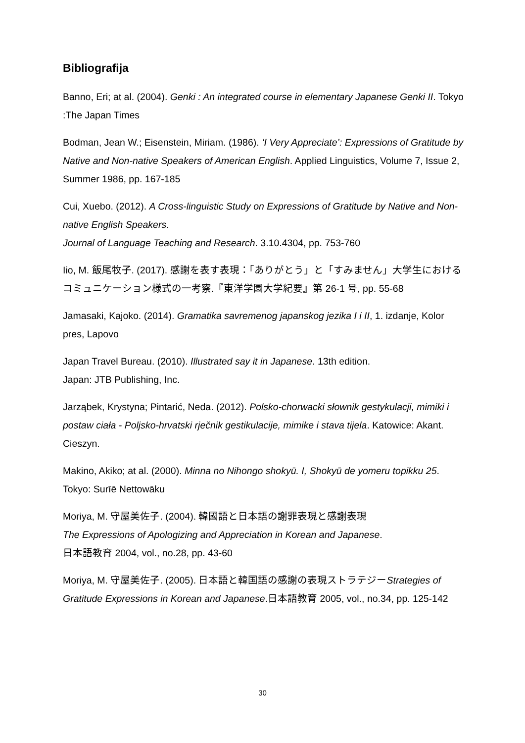Bibliografija
Banno, Eri; at al. (2004). Genki : An integrated course in elementary Japanese Genki II. Tokyo :The Japan Times
Bodman, Jean W.; Eisenstein, Miriam. (1986). ‘I Very Appreciate’: Expressions of Gratitude by Native and Non-native Speakers of American English. Applied Linguistics, Volume 7, Issue 2, Summer 1986, pp. 167-185
Cui, Xuebo. (2012). A Cross-linguistic Study on Expressions of Gratitude by Native and Non-native English Speakers.
Journal of Language Teaching and Research. 3.10.4304, pp. 753-760
Iio, M. 飯尾牧子. (2017). 感謝を表す表現：「ありがとう」と「すみません」大学生におけるコミュニケーション様式の一考察.『東洋学園大学紀要』第 26-1 号, pp. 55-68
Jamasaki, Kajoko. (2014). Gramatika savremenog japanskog jezika I i II, 1. izdanje, Kolor pres, Lapovo
Japan Travel Bureau. (2010). Illustrated say it in Japanese. 13th edition.
Japan: JTB Publishing, Inc.
Jarząbek, Krystyna; Pintarić, Neda. (2012). Polsko-chorwacki słownik gestykulacji, mimiki i postaw ciała - Poljsko-hrvatski rječnik gestikulacije, mimike i stava tijela. Katowice: Akant. Cieszyn.
Makino, Akiko; at al. (2000). Minna no Nihongo shokyū. I, Shokyū de yomeru topikku 25. Tokyo: Surīē Nettowāku
Moriya, M. 守屋美佐子. (2004). 韓國語と日本語の謝罪表現と感謝表現
The Expressions of Apologizing and Appreciation in Korean and Japanese.
日本語教育 2004, vol., no.28, pp. 43-60
Moriya, M. 守屋美佐子. (2005). 日本語と韓国語の感謝の表現ストラテジーStrategies of Gratitude Expressions in Korean and Japanese.日本語教育 2005, vol., no.34, pp. 125-142
30